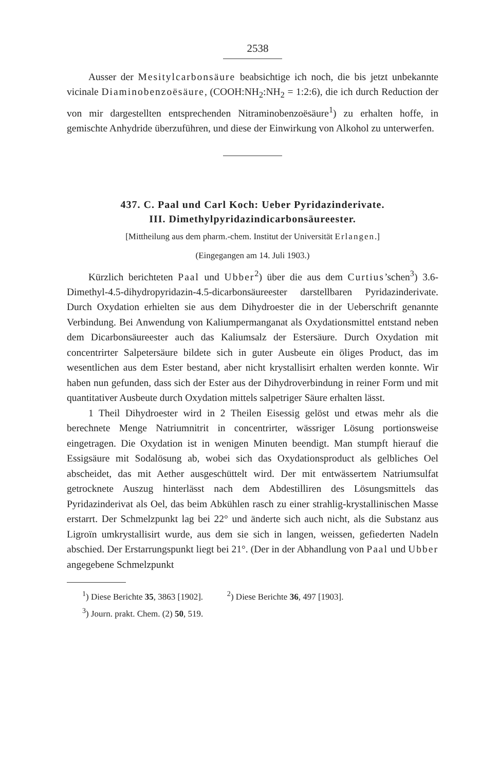2538
Ausser der Mesitylcarbonsäure beabsichtige ich noch, die bis jetzt unbekannte vicinale Diaminobenzoësäure, (COOH:NH<sub>2</sub>:NH<sub>2</sub> = 1:2:6), die ich durch Reduction der von mir dargestellten entsprechenden Nitraminobenzoësäure<sup>1</sup>) zu erhalten hoffe, in gemischte Anhydride überzuführen, und diese der Einwirkung von Alkohol zu unterwerfen.
437. C. Paal und Carl Koch: Ueber Pyridazinderivate.
III. Dimethylpyridazindicarbonsäureester.
[Mittheilung aus dem pharm.-chem. Institut der Universität Erlangen.]
(Eingegangen am 14. Juli 1903.)
Kürzlich berichteten Paal und Ubber<sup>2</sup>) über die aus dem Curtius’schen<sup>3</sup>) 3.6-Dimethyl-4.5-dihydropyridazin-4.5-dicarbonsäureester darstellbaren Pyridazinderivate. Durch Oxydation erhielten sie aus dem Dihydroester die in der Ueberschrift genannte Verbindung. Bei Anwendung von Kaliumpermanganat als Oxydationsmittel entstand neben dem Dicarbonsäureester auch das Kaliumsalz der Estersäure. Durch Oxydation mit concentrirter Salpetersäure bildete sich in guter Ausbeute ein öliges Product, das im wesentlichen aus dem Ester bestand, aber nicht krystallisirt erhalten werden konnte. Wir haben nun gefunden, dass sich der Ester aus der Dihydroverbindung in reiner Form und mit quantitativer Ausbeute durch Oxydation mittels salpetriger Säure erhalten lässt.
1 Theil Dihydroester wird in 2 Theilen Eisessig gelöst und etwas mehr als die berechnete Menge Natriumnitrit in concentrirter, wässriger Lösung portionsweise eingetragen. Die Oxydation ist in wenigen Minuten beendigt. Man stumpft hierauf die Essigsäure mit Sodalösung ab, wobei sich das Oxydationsproduct als gelbliches Oel abscheidet, das mit Aether ausgeschüttelt wird. Der mit entwässertem Natriumsulfat getrocknete Auszug hinterlässt nach dem Abdestilliren des Lösungsmittels das Pyridazinderivat als Oel, das beim Abkühlen rasch zu einer strahlig-krystallinischen Masse erstarrt. Der Schmelzpunkt lag bei 22° und änderte sich auch nicht, als die Substanz aus Ligroïn umkrystallisirt wurde, aus dem sie sich in langen, weissen, gefiederten Nadeln abschied. Der Erstarrungspunkt liegt bei 21°. (Der in der Abhandlung von Paal und Ubber angegebene Schmelzpunkt
<sup>1</sup>) Diese Berichte 35, 3863 [1902]. <sup>2</sup>) Diese Berichte 36, 497 [1903].
<sup>3</sup>) Journ. prakt. Chem. (2) 50, 519.